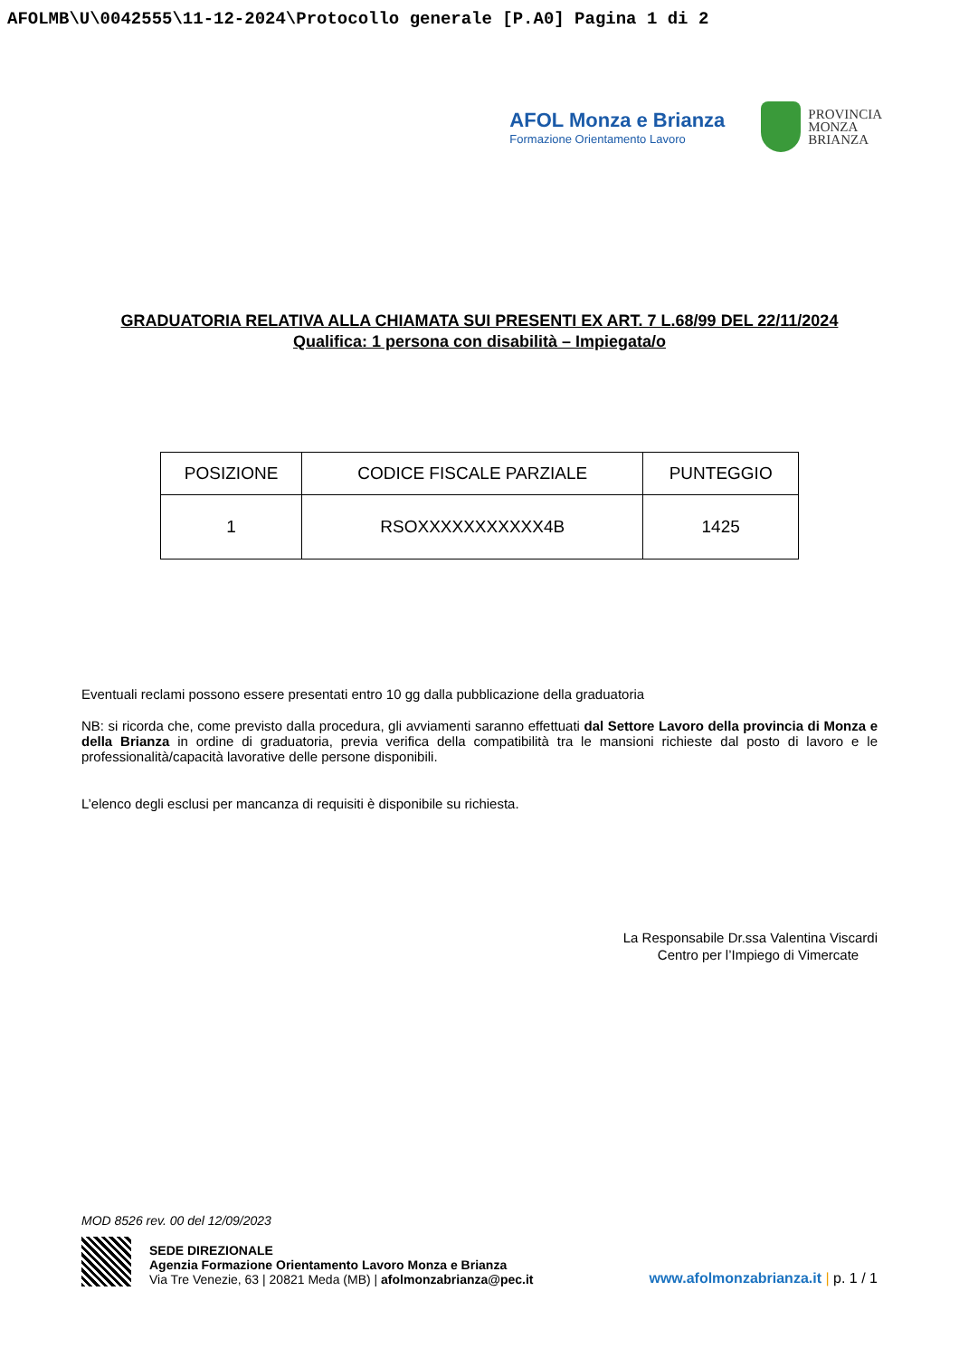AFOLMB\U\0042555\11-12-2024\Protocollo generale [P.A0] Pagina 1 di 2
AFOL Monza e Brianza
Formazione Orientamento Lavoro
PROVINCIA
MONZA
BRIANZA
GRADUATORIA RELATIVA ALLA CHIAMATA SUI PRESENTI EX ART. 7 L.68/99 DEL 22/11/2024
Qualifica: 1 persona con disabilità – Impiegata/o
| POSIZIONE | CODICE FISCALE PARZIALE | PUNTEGGIO |
| --- | --- | --- |
| 1 | RSOXXXXXXXXXXX4B | 1425 |
Eventuali reclami possono essere presentati entro 10 gg dalla pubblicazione della graduatoria
NB: si ricorda che, come previsto dalla procedura, gli avviamenti saranno effettuati dal Settore Lavoro della provincia di Monza e della Brianza in ordine di graduatoria, previa verifica della compatibilità tra le mansioni richieste dal posto di lavoro e le professionalità/capacità lavorative delle persone disponibili.
L’elenco degli esclusi per mancanza di requisiti è disponibile su richiesta.
La Responsabile Dr.ssa Valentina Viscardi
Centro per l’Impiego di Vimercate
MOD 8526 rev. 00 del 12/09/2023
SEDE DIREZIONALE
Agenzia Formazione Orientamento Lavoro Monza e Brianza
Via Tre Venezie, 63 | 20821 Meda (MB) | afolmonzabrianza@pec.it
www.afolmonzabrianza.it | p. 1 / 1